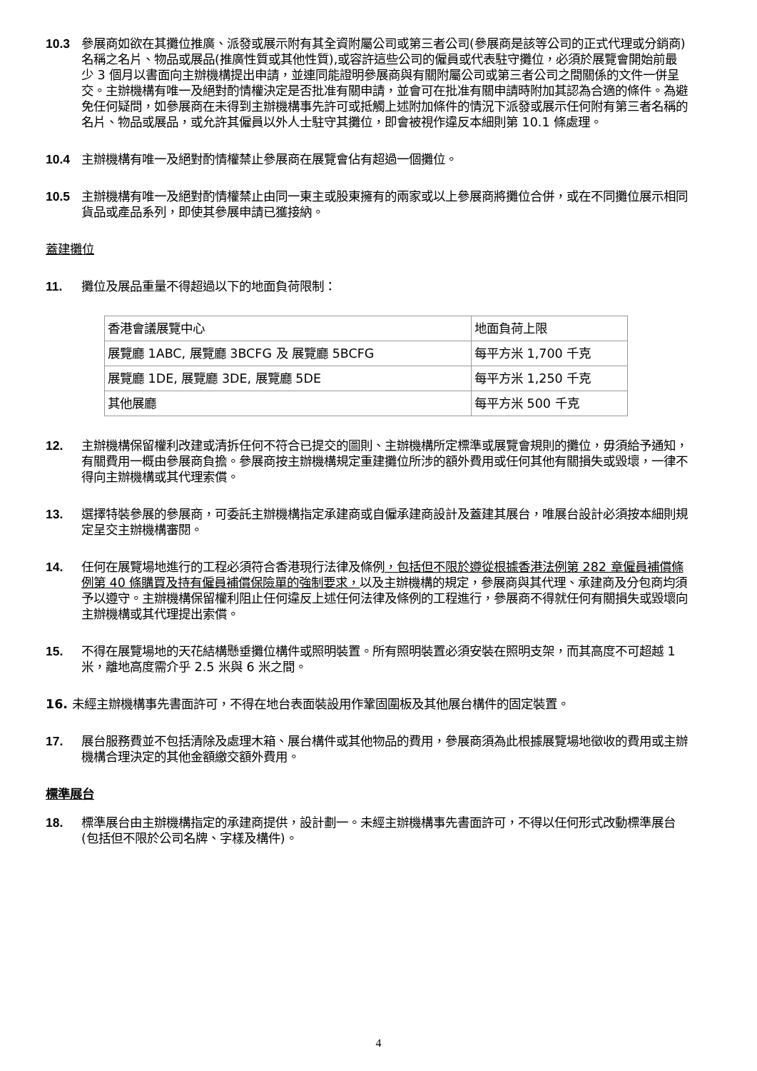10.3 參展商如欲在其攤位推廣、派發或展示附有其全資附屬公司或第三者公司(參展商是該等公司的正式代理或分銷商)名稱之名片、物品或展品(推廣性質或其他性質),或容許這些公司的僱員或代表駐守攤位，必須於展覽會開始前最少 3 個月以書面向主辦機構提出申請，並連同能證明參展商與有關附屬公司或第三者公司之間關係的文件一併呈交。主辦機構有唯一及絕對酌情權決定是否批准有關申請，並會可在批准有關申請時附加其認為合適的條件。為避免任何疑問，如參展商在未得到主辦機構事先許可或抵觸上述附加條件的情況下派發或展示任何附有第三者名稱的名片、物品或展品，或允許其僱員以外人士駐守其攤位，即會被視作違反本細則第 10.1 條處理。
10.4 主辦機構有唯一及絕對酌情權禁止參展商在展覽會佔有超過一個攤位。
10.5 主辦機構有唯一及絕對酌情權禁止由同一東主或股東擁有的兩家或以上參展商將攤位合併，或在不同攤位展示相同貨品或產品系列，即使其參展申請已獲接納。
蓋建攤位
11. 攤位及展品重量不得超過以下的地面負荷限制：
| 香港會議展覽中心 | 地面負荷上限 |
| 展覽廳 1ABC, 展覽廳 3BCFG 及 展覽廳 5BCFG | 每平方米 1,700 千克 |
| 展覽廳 1DE, 展覽廳 3DE, 展覽廳 5DE | 每平方米 1,250 千克 |
| 其他展廳 | 每平方米 500 千克 |
12. 主辦機構保留權利改建或清拆任何不符合已提交的圖則、主辦機構所定標準或展覽會規則的攤位，毋須給予通知，有關費用一概由參展商負擔。參展商按主辦機構規定重建攤位所涉的額外費用或任何其他有關損失或毀壞，一律不得向主辦機構或其代理索償。
13. 選擇特裝參展的參展商，可委託主辦機構指定承建商或自僱承建商設計及蓋建其展台，唯展台設計必須按本細則規定呈交主辦機構審閱。
14. 任何在展覽場地進行的工程必須符合香港現行法律及條例，包括但不限於遵從根據香港法例第 282 章僱員補償條例第 40 條購買及持有僱員補償保險單的強制要求，以及主辦機構的規定，參展商與其代理、承建商及分包商均須予以遵守。主辦機構保留權利阻止任何違反上述任何法律及條例的工程進行，參展商不得就任何有關損失或毀壞向主辦機構或其代理提出索償。
15. 不得在展覽場地的天花結構懸垂攤位構件或照明裝置。所有照明裝置必須安裝在照明支架，而其高度不可超越 1 米，離地高度需介乎 2.5 米與 6 米之間。
16. 未經主辦機構事先書面許可，不得在地台表面裝設用作鞏固圍板及其他展台構件的固定裝置。
17. 展台服務費並不包括清除及處理木箱、展台構件或其他物品的費用，參展商須為此根據展覽場地徵收的費用或主辦機構合理決定的其他金額繳交額外費用。
標準展台
18. 標準展台由主辦機構指定的承建商提供，設計劃一。未經主辦機構事先書面許可，不得以任何形式改動標準展台(包括但不限於公司名牌、字樣及構件)。
4